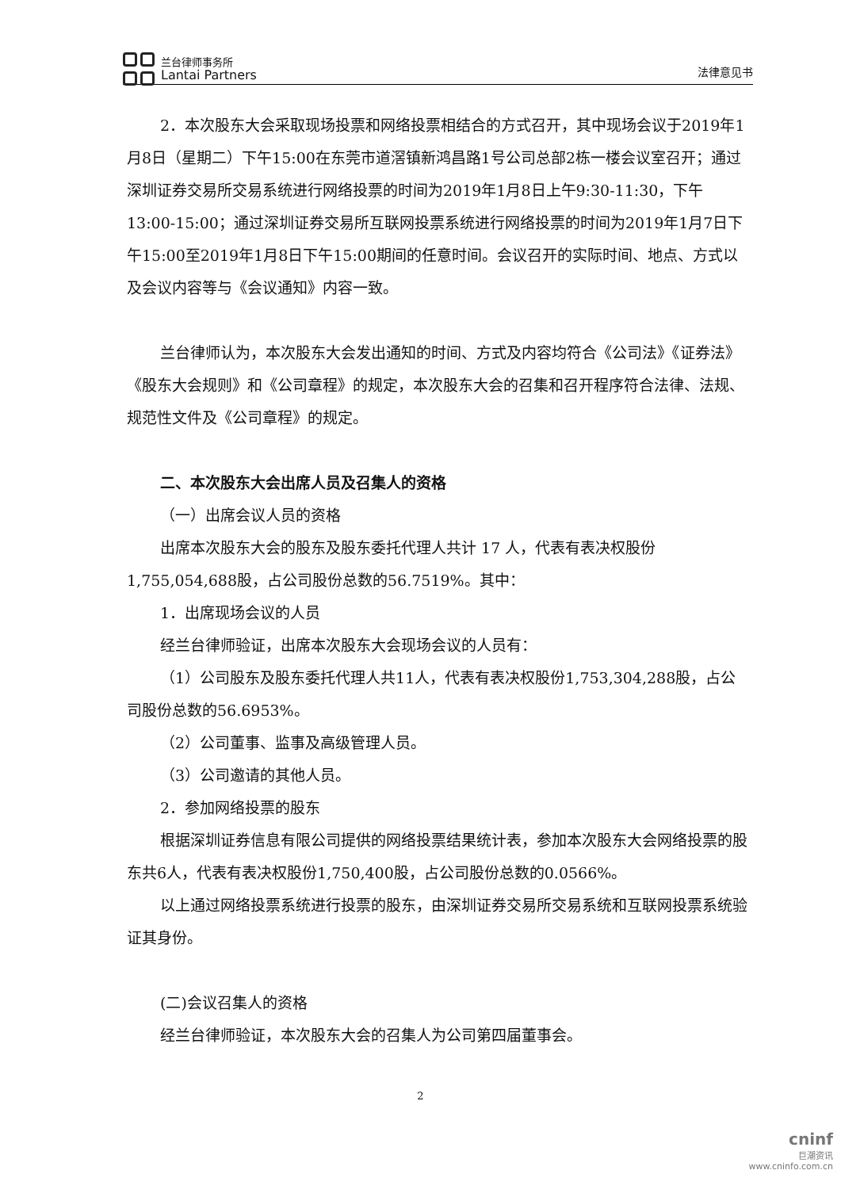兰台律师事务所
Lantai Partners
法律意见书
2．本次股东大会采取现场投票和网络投票相结合的方式召开，其中现场会议于2019年1月8日（星期二）下午15:00在东莞市道滘镇新鸿昌路1号公司总部2栋一楼会议室召开；通过深圳证券交易所交易系统进行网络投票的时间为2019年1月8日上午9:30-11:30，下午13:00-15:00；通过深圳证券交易所互联网投票系统进行网络投票的时间为2019年1月7日下午15:00至2019年1月8日下午15:00期间的任意时间。会议召开的实际时间、地点、方式以及会议内容等与《会议通知》内容一致。
兰台律师认为，本次股东大会发出通知的时间、方式及内容均符合《公司法》《证券法》《股东大会规则》和《公司章程》的规定，本次股东大会的召集和召开程序符合法律、法规、规范性文件及《公司章程》的规定。
二、本次股东大会出席人员及召集人的资格
（一）出席会议人员的资格
出席本次股东大会的股东及股东委托代理人共计 17 人，代表有表决权股份1,755,054,688股，占公司股份总数的56.7519%。其中：
1．出席现场会议的人员
经兰台律师验证，出席本次股东大会现场会议的人员有：
（1）公司股东及股东委托代理人共11人，代表有表决权股份1,753,304,288股，占公司股份总数的56.6953%。
（2）公司董事、监事及高级管理人员。
（3）公司邀请的其他人员。
2．参加网络投票的股东
根据深圳证券信息有限公司提供的网络投票结果统计表，参加本次股东大会网络投票的股东共6人，代表有表决权股份1,750,400股，占公司股份总数的0.0566%。
以上通过网络投票系统进行投票的股东，由深圳证券交易所交易系统和互联网投票系统验证其身份。
(二)会议召集人的资格
经兰台律师验证，本次股东大会的召集人为公司第四届董事会。
2
cninf
巨潮资讯
www.cninfo.com.cn